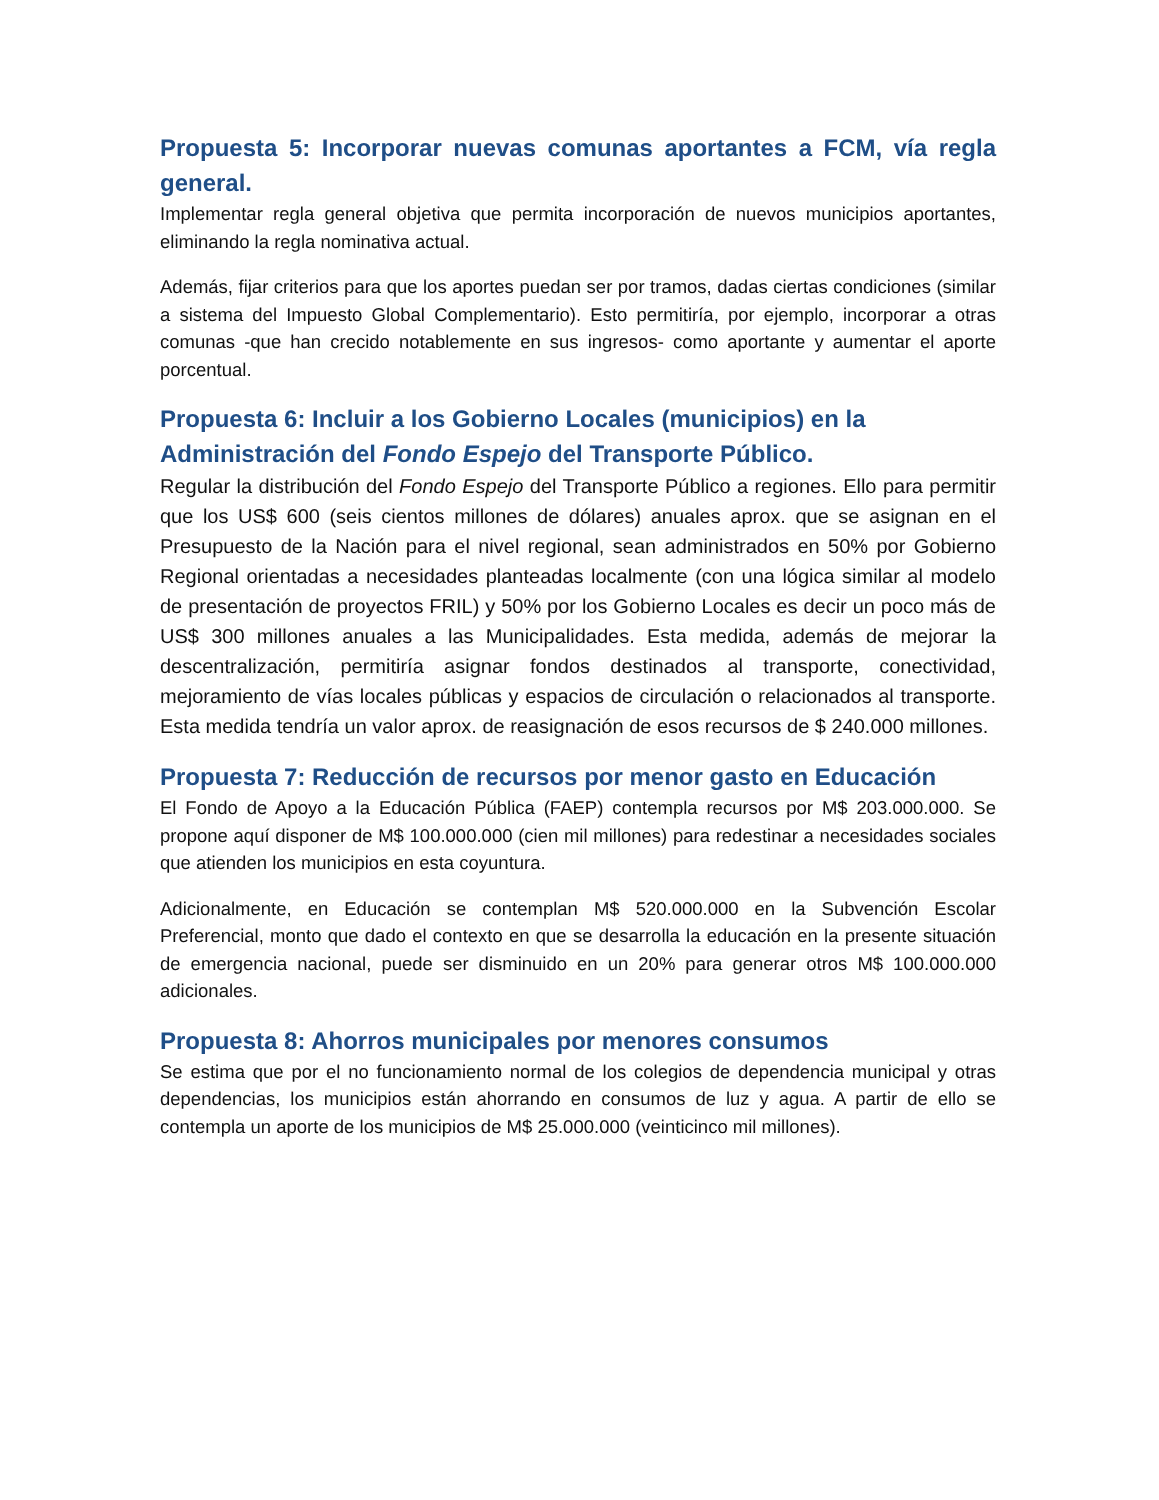Propuesta 5: Incorporar nuevas comunas aportantes a FCM, vía regla general.
Implementar regla general objetiva que permita incorporación de nuevos municipios aportantes, eliminando la regla nominativa actual.
Además, fijar criterios para que los aportes puedan ser por tramos, dadas ciertas condiciones (similar a sistema del Impuesto Global Complementario). Esto permitiría, por ejemplo, incorporar a otras comunas -que han crecido notablemente en sus ingresos- como aportante y aumentar el aporte porcentual.
Propuesta 6: Incluir a los Gobierno Locales (municipios) en la Administración del Fondo Espejo del Transporte Público.
Regular la distribución del Fondo Espejo del Transporte Público a regiones. Ello para permitir que los US$ 600 (seis cientos millones de dólares) anuales aprox. que se asignan en el Presupuesto de la Nación para el nivel regional, sean administrados en 50% por Gobierno Regional orientadas a necesidades planteadas localmente (con una lógica similar al modelo de presentación de proyectos FRIL) y 50% por los Gobierno Locales es decir un poco más de US$ 300 millones anuales a las Municipalidades. Esta medida, además de mejorar la descentralización, permitiría asignar fondos destinados al transporte, conectividad, mejoramiento de vías locales públicas y espacios de circulación o relacionados al transporte. Esta medida tendría un valor aprox. de reasignación de esos recursos de $ 240.000 millones.
Propuesta 7: Reducción de recursos por menor gasto en Educación
El Fondo de Apoyo a la Educación Pública (FAEP) contempla recursos por M$ 203.000.000. Se propone aquí disponer de M$ 100.000.000 (cien mil millones) para redestinar a necesidades sociales que atienden los municipios en esta coyuntura.
Adicionalmente, en Educación se contemplan M$ 520.000.000 en la Subvención Escolar Preferencial, monto que dado el contexto en que se desarrolla la educación en la presente situación de emergencia nacional, puede ser disminuido en un 20% para generar otros M$ 100.000.000 adicionales.
Propuesta 8: Ahorros municipales por menores consumos
Se estima que por el no funcionamiento normal de los colegios de dependencia municipal y otras dependencias, los municipios están ahorrando en consumos de luz y agua. A partir de ello se contempla un aporte de los municipios de M$ 25.000.000 (veinticinco mil millones).